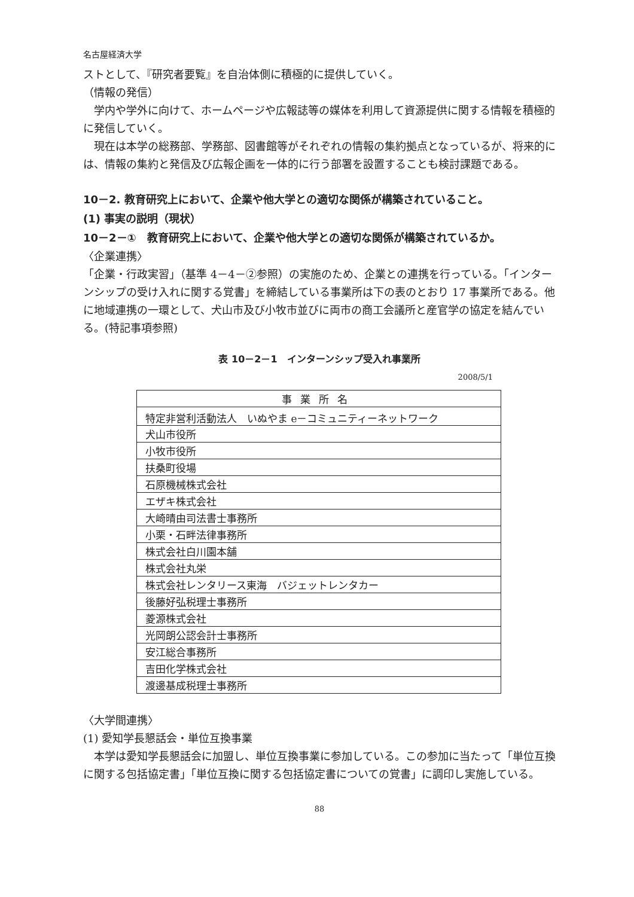名古屋経済大学
ストとして、『研究者要覧』を自治体側に積極的に提供していく。
（情報の発信）
　学内や学外に向けて、ホームページや広報誌等の媒体を利用して資源提供に関する情報を積極的に発信していく。
　現在は本学の総務部、学務部、図書館等がそれぞれの情報の集約拠点となっているが、将来的には、情報の集約と発信及び広報企画を一体的に行う部署を設置することも検討課題である。
10－2. 教育研究上において、企業や他大学との適切な関係が構築されていること。
(1) 事実の説明（現状）
10－2－①　教育研究上において、企業や他大学との適切な関係が構築されているか。
〈企業連携〉
「企業・行政実習」（基準 4－4－②参照）の実施のため、企業との連携を行っている。「インターンシップの受け入れに関する覚書」を締結している事業所は下の表のとおり 17 事業所である。他に地域連携の一環として、犬山市及び小牧市並びに両市の商工会議所と産官学の協定を結んでいる。(特記事項参照)
表 10－2－1　インターンシップ受入れ事業所
2008/5/1
| 事業所名 |
| --- |
| 特定非営利活動法人 いぬやま e－コミュニティーネットワーク |
| 犬山市役所 |
| 小牧市役所 |
| 扶桑町役場 |
| 石原機械株式会社 |
| エザキ株式会社 |
| 大崎晴由司法書士事務所 |
| 小栗・石畔法律事務所 |
| 株式会社白川園本舗 |
| 株式会社丸栄 |
| 株式会社レンタリース東海 バジェットレンタカー |
| 後藤好弘税理士事務所 |
| 菱源株式会社 |
| 光岡朗公認会計士事務所 |
| 安江総合事務所 |
| 吉田化学株式会社 |
| 渡邊基成税理士事務所 |
〈大学間連携〉
(1) 愛知学長懇話会・単位互換事業
　本学は愛知学長懇話会に加盟し、単位互換事業に参加している。この参加に当たって「単位互換に関する包括協定書」「単位互換に関する包括協定書についての覚書」に調印し実施している。
88